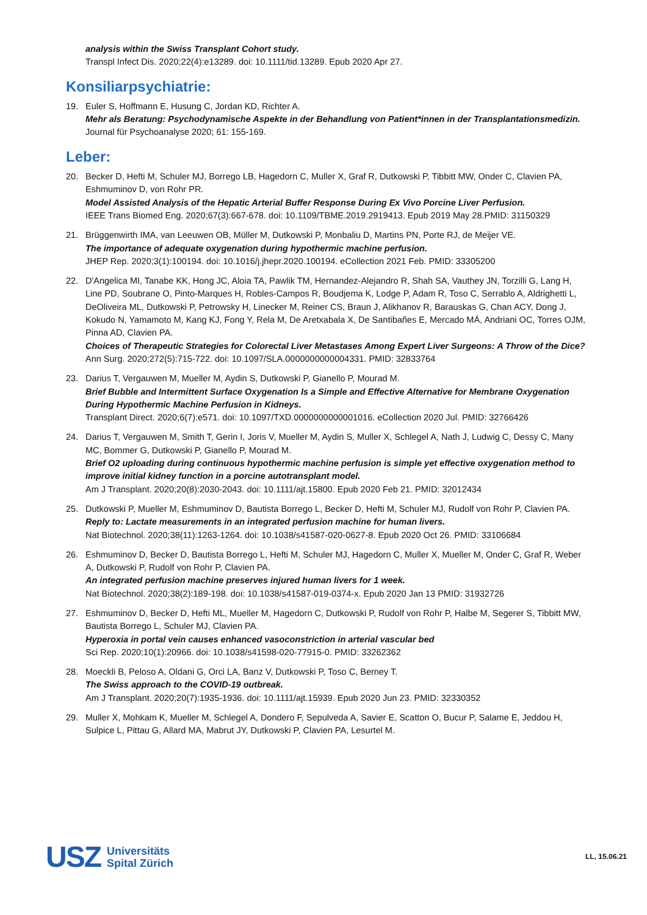analysis within the Swiss Transplant Cohort study.
Transpl Infect Dis. 2020;22(4):e13289. doi: 10.1111/tid.13289. Epub 2020 Apr 27.
Konsiliarpsychiatrie:
19. Euler S, Hoffmann E, Husung C, Jordan KD, Richter A.
Mehr als Beratung: Psychodynamische Aspekte in der Behandlung von Patient*innen in der Transplantationsmedizin.
Journal für Psychoanalyse 2020; 61: 155-169.
Leber:
20. Becker D, Hefti M, Schuler MJ, Borrego LB, Hagedorn C, Muller X, Graf R, Dutkowski P, Tibbitt MW, Onder C, Clavien PA, Eshmuminov D, von Rohr PR.
Model Assisted Analysis of the Hepatic Arterial Buffer Response During Ex Vivo Porcine Liver Perfusion.
IEEE Trans Biomed Eng. 2020;67(3):667-678. doi: 10.1109/TBME.2019.2919413. Epub 2019 May 28.PMID: 31150329
21. Brüggenwirth IMA, van Leeuwen OB, Müller M, Dutkowski P, Monbaliu D, Martins PN, Porte RJ, de Meijer VE.
The importance of adequate oxygenation during hypothermic machine perfusion.
JHEP Rep. 2020;3(1):100194. doi: 10.1016/j.jhepr.2020.100194. eCollection 2021 Feb. PMID: 33305200
22. D'Angelica MI, Tanabe KK, Hong JC, Aloia TA, Pawlik TM, Hernandez-Alejandro R, Shah SA, Vauthey JN, Torzilli G, Lang H, Line PD, Soubrane O, Pinto-Marques H, Robles-Campos R, Boudjema K, Lodge P, Adam R, Toso C, Serrablo A, Aldrighetti L, DeOliveira ML, Dutkowski P, Petrowsky H, Linecker M, Reiner CS, Braun J, Alikhanov R, Barauskas G, Chan ACY, Dong J, Kokudo N, Yamamoto M, Kang KJ, Fong Y, Rela M, De Aretxabala X, De Santibañes E, Mercado MÁ, Andriani OC, Torres OJM, Pinna AD, Clavien PA.
Choices of Therapeutic Strategies for Colorectal Liver Metastases Among Expert Liver Surgeons: A Throw of the Dice?
Ann Surg. 2020;272(5):715-722. doi: 10.1097/SLA.0000000000004331. PMID: 32833764
23. Darius T, Vergauwen M, Mueller M, Aydin S, Dutkowski P, Gianello P, Mourad M.
Brief Bubble and Intermittent Surface Oxygenation Is a Simple and Effective Alternative for Membrane Oxygenation During Hypothermic Machine Perfusion in Kidneys.
Transplant Direct. 2020;6(7):e571. doi: 10.1097/TXD.0000000000001016. eCollection 2020 Jul. PMID: 32766426
24. Darius T, Vergauwen M, Smith T, Gerin I, Joris V, Mueller M, Aydin S, Muller X, Schlegel A, Nath J, Ludwig C, Dessy C, Many MC, Bommer G, Dutkowski P, Gianello P, Mourad M.
Brief O2 uploading during continuous hypothermic machine perfusion is simple yet effective oxygenation method to improve initial kidney function in a porcine autotransplant model.
Am J Transplant. 2020;20(8):2030-2043. doi: 10.1111/ajt.15800. Epub 2020 Feb 21. PMID: 32012434
25. Dutkowski P, Mueller M, Eshmuminov D, Bautista Borrego L, Becker D, Hefti M, Schuler MJ, Rudolf von Rohr P, Clavien PA.
Reply to: Lactate measurements in an integrated perfusion machine for human livers.
Nat Biotechnol. 2020;38(11):1263-1264. doi: 10.1038/s41587-020-0627-8. Epub 2020 Oct 26. PMID: 33106684
26. Eshmuminov D, Becker D, Bautista Borrego L, Hefti M, Schuler MJ, Hagedorn C, Muller X, Mueller M, Onder C, Graf R, Weber A, Dutkowski P, Rudolf von Rohr P, Clavien PA.
An integrated perfusion machine preserves injured human livers for 1 week.
Nat Biotechnol. 2020;38(2):189-198. doi: 10.1038/s41587-019-0374-x. Epub 2020 Jan 13 PMID: 31932726
27. Eshmuminov D, Becker D, Hefti ML, Mueller M, Hagedorn C, Dutkowski P, Rudolf von Rohr P, Halbe M, Segerer S, Tibbitt MW, Bautista Borrego L, Schuler MJ, Clavien PA.
Hyperoxia in portal vein causes enhanced vasoconstriction in arterial vascular bed
Sci Rep. 2020;10(1):20966. doi: 10.1038/s41598-020-77915-0. PMID: 33262362
28. Moeckli B, Peloso A, Oldani G, Orci LA, Banz V, Dutkowski P, Toso C, Berney T.
The Swiss approach to the COVID-19 outbreak.
Am J Transplant. 2020;20(7):1935-1936. doi: 10.1111/ajt.15939. Epub 2020 Jun 23. PMID: 32330352
29. Muller X, Mohkam K, Mueller M, Schlegel A, Dondero F, Sepulveda A, Savier E, Scatton O, Bucur P, Salame E, Jeddou H, Sulpice L, Pittau G, Allard MA, Mabrut JY, Dutkowski P, Clavien PA, Lesurtel M.
USZ Universitäts
Spital Zürich
LL, 15.06.21